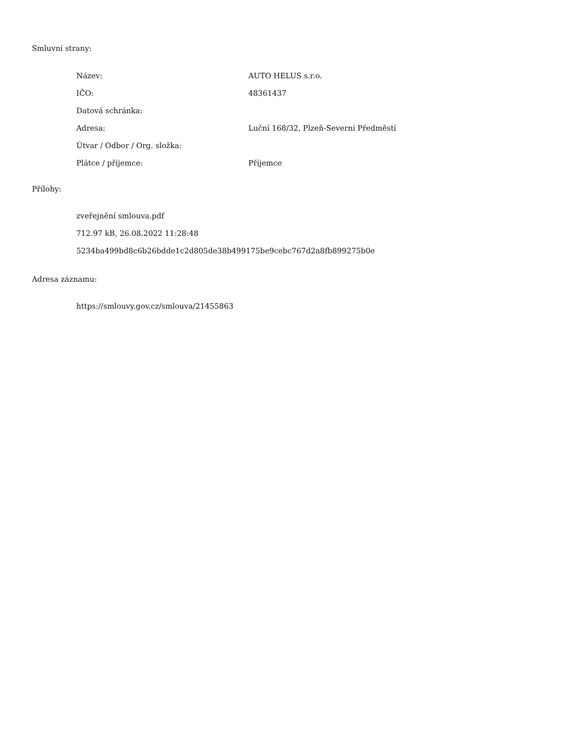Smluvní strany:
| Název: | AUTO HELUS s.r.o. |
| IČO: | 48361437 |
| Datová schránka: | |
| Adresa: | Luční 168/32, Plzeň-Severní Předměstí |
| Útvar / Odbor / Org. složka: | |
| Plátce / příjemce: | Příjemce |
Přílohy:
zveřejnění smlouva.pdf
712.97 kB, 26.08.2022 11:28:48
5234ba499bd8c6b26bdde1c2d805de38b499175be9cebc767d2a8fb899275b0e
Adresa záznamu:
https://smlouvy.gov.cz/smlouva/21455863